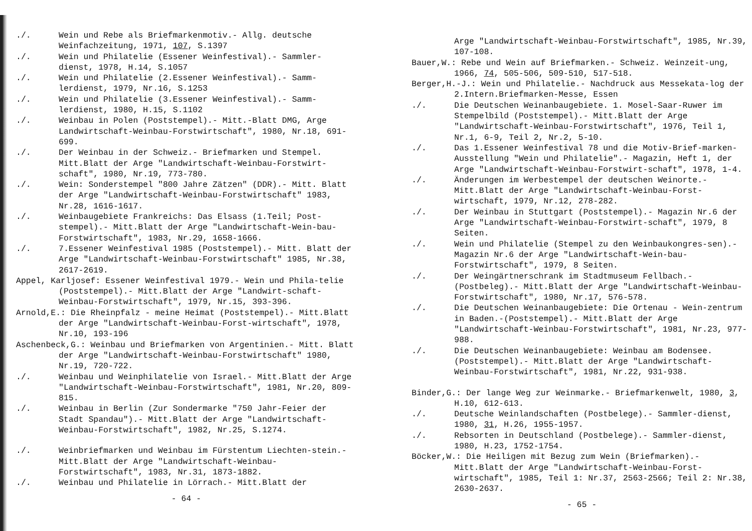./. Wein und Rebe als Briefmarkenmotiv.- Allg. deutsche Weinfachzeitung, 1971, 107, S.1397
./. Wein und Philatelie (Essener Weinfestival).- Sammler-dienst, 1978, H.14, S.1057
./. Wein und Philatelie (2.Essener Weinfestival).- Samm-lerdienst, 1979, Nr.16, S.1253
./. Wein und Philatelie (3.Essener Weinfestival).- Samm-lerdienst, 1980, H.15, S.1102
./. Weinbau in Polen (Poststempel).- Mitt.-Blatt DMG, Arge Landwirtschaft-Weinbau-Forstwirtschaft", 1980, Nr.18, 691-699.
./. Der Weinbau in der Schweiz.- Briefmarken und Stempel. Mitt.Blatt der Arge "Landwirtschaft-Weinbau-Forstwirt-schaft", 1980, Nr.19, 773-780.
./. Wein: Sonderstempel "800 Jahre Zätzen" (DDR).- Mitt. Blatt der Arge "Landwirtschaft-Weinbau-Forstwirtschaft" 1983, Nr.28, 1616-1617.
./. Weinbaugebiete Frankreichs: Das Elsass (1.Teil; Post-stempel).- Mitt.Blatt der Arge "Landwirtschaft-Wein-bau-Forstwirtschaft", 1983, Nr.29, 1658-1666.
./. 7.Essener Weinfestival 1985 (Poststempel).- Mitt. Blatt der Arge "Landwirtschaft-Weinbau-Forstwirtschaft" 1985, Nr.38, 2617-2619.
Appel, Karljosef: Essener Weinfestival 1979.- Wein und Phila-telie (Poststempel).- Mitt.Blatt der Arge "Landwirt-schaft-Weinbau-Forstwirtschaft", 1979, Nr.15, 393-396.
Arnold,E.: Die Rheinpfalz - meine Heimat (Poststempel).- Mitt.Blatt der Arge "Landwirtschaft-Weinbau-Forst-wirtschaft", 1978, Nr.10, 193-196
Aschenbeck,G.: Weinbau und Briefmarken von Argentinien.- Mitt. Blatt der Arge "Landwirtschaft-Weinbau-Forstwirtschaft" 1980, Nr.19, 720-722.
./. Weinbau und Weinphilatelie von Israel.- Mitt.Blatt der Arge "Landwirtschaft-Weinbau-Forstwirtschaft", 1981, Nr.20, 809-815.
./. Weinbau in Berlin (Zur Sondermarke "750 Jahr-Feier der Stadt Spandau").- Mitt.Blatt der Arge "Landwirtschaft-Weinbau-Forstwirtschaft", 1982, Nr.25, S.1274.
./. Weinbriefmarken und Weinbau im Fürstentum Liechten-stein.- Mitt.Blatt der Arge "Landwirtschaft-Weinbau-Forstwirtschaft", 1983, Nr.31, 1873-1882.
./. Weinbau und Philatelie in Lörrach.- Mitt.Blatt der
- 64 -
Arge "Landwirtschaft-Weinbau-Forstwirtschaft", 1985, Nr.39, 107-108.
Bauer,W.: Rebe und Wein auf Briefmarken.- Schweiz. Weinzeit-ung, 1966, 74, 505-506, 509-510, 517-518.
Berger,H.-J.: Wein und Philatelie.- Nachdruck aus Messekata-log der 2.Intern.Briefmarken-Messe, Essen
./. Die Deutschen Weinanbaugebiete. 1. Mosel-Saar-Ruwer im Stempelbild (Poststempel).- Mitt.Blatt der Arge "Landwirtschaft-Weinbau-Forstwirtschaft", 1976, Teil 1, Nr.1, 6-9, Teil 2, Nr.2, 5-10.
./. Das 1.Essener Weinfestival 78 und die Motiv-Brief-marken-Ausstellung "Wein und Philatelie".- Magazin, Heft 1, der Arge "Landwirtschaft-Weinbau-Forstwirt-schaft", 1978, 1-4.
./. Änderungen im Werbestempel der deutschen Weinorte.- Mitt.Blatt der Arge "Landwirtschaft-Weinbau-Forst-wirtschaft, 1979, Nr.12, 278-282.
./. Der Weinbau in Stuttgart (Poststempel).- Magazin Nr.6 der Arge "Landwirtschaft-Weinbau-Forstwirt-schaft", 1979, 8 Seiten.
./. Wein und Philatelie (Stempel zu den Weinbaukongres-sen).- Magazin Nr.6 der Arge "Landwirtschaft-Wein-bau-Forstwirtschaft", 1979, 8 Seiten.
./. Der Weingärtnerschrank im Stadtmuseum Fellbach.- (Postbeleg).- Mitt.Blatt der Arge "Landwirtschaft-Weinbau-Forstwirtschaft", 1980, Nr.17, 576-578.
./. Die Deutschen Weinanbaugebiete: Die Ortenau - Wein-zentrum in Baden.-(Poststempel).- Mitt.Blatt der Arge "Landwirtschaft-Weinbau-Forstwirtschaft", 1981, Nr.23, 977-988.
./. Die Deutschen Weinanbaugebiete: Weinbau am Bodensee. (Poststempel).- Mitt.Blatt der Arge "Landwirtschaft-Weinbau-Forstwirtschaft", 1981, Nr.22, 931-938.
Binder,G.: Der lange Weg zur Weinmarke.- Briefmarkenwelt, 1980, 3, H.10, 612-613.
./. Deutsche Weinlandschaften (Postbelege).- Sammler-dienst, 1980, 31, H.26, 1955-1957.
./. Rebsorten in Deutschland (Postbelege).- Sammler-dienst, 1980, H.23, 1752-1754.
Böcker,W.: Die Heiligen mit Bezug zum Wein (Briefmarken).- Mitt.Blatt der Arge "Landwirtschaft-Weinbau-Forst-wirtschaft", 1985, Teil 1: Nr.37, 2563-2566; Teil 2: Nr.38, 2630-2637.
- 65 -